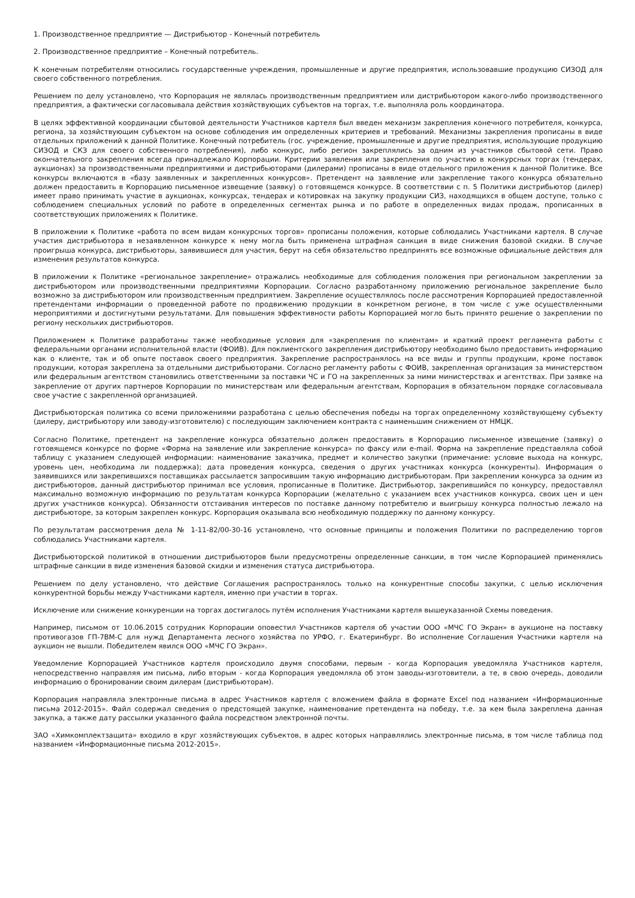1. Производственное предприятие — Дистрибьютор - Конечный потребитель
2. Производственное предприятие – Конечный потребитель.
К конечным потребителям относились государственные учреждения, промышленные и другие предприятия, использовавшие продукцию СИЗОД для своего собственного потребления.
Решением по делу установлено, что Корпорация не являлась производственным предприятием или дистрибьютором какого-либо производственного предприятия, а фактически согласовывала действия хозяйствующих субъектов на торгах, т.е. выполняла роль координатора.
В целях эффективной координации сбытовой деятельности Участников картеля был введен механизм закрепления конечного потребителя, конкурса, региона, за хозяйствующим субъектом на основе соблюдения им определенных критериев и требований. Механизмы закрепления прописаны в виде отдельных приложений к данной Политике. Конечный потребитель (гос. учреждение, промышленные и другие предприятия, использующие продукцию СИЗОД и СКЗ для своего собственного потребления), либо конкурс, либо регион закреплялись за одним из участников сбытовой сети. Право окончательного закрепления всегда принадлежало Корпорации. Критерии заявления или закрепления по участию в конкурсных торгах (тендерах, аукционах) за производственными предприятиями и дистрибьюторами (дилерами) прописаны в виде отдельного приложения к данной Политике. Все конкурсы включаются в «базу заявленных и закрепленных конкурсов». Претендент на заявление или закрепление такого конкурса обязательно должен предоставить в Корпорацию письменное извещение (заявку) о готовящемся конкурсе. В соответствии с п. 5 Политики дистрибьютор (дилер) имеет право принимать участие в аукционах, конкурсах, тендерах и котировках на закупку продукции СИЗ, находящихся в общем доступе, только с соблюдением специальных условий по работе в определенных сегментах рынка и по работе в определенных видах продаж, прописанных в соответствующих приложениях к Политике.
В приложении к Политике «работа по всем видам конкурсных торгов» прописаны положения, которые соблюдались Участниками картеля. В случае участия дистрибьютора в незаявленном конкурсе к нему могла быть применена штрафная санкция в виде снижения базовой скидки. В случае проигрыша конкурса, дистрибьюторы, заявившиеся для участия, берут на себя обязательство предпринять все возможные официальные действия для изменения результатов конкурса.
В приложении к Политике «региональное закрепление» отражались необходимые для соблюдения положения при региональном закреплении за дистрибьютором или производственными предприятиями Корпорации. Согласно разработанному приложению региональное закрепление было возможно за дистрибьютором или производственным предприятием. Закрепление осуществлялось после рассмотрения Корпорацией предоставленной претендентами информации о проведенной работе по продвижению продукции в конкретном регионе, в том числе с уже осуществленными мероприятиями и достигнутыми результатами. Для повышения эффективности работы Корпорацией могло быть принято решение о закреплении по региону нескольких дистрибьюторов.
Приложением к Политике разработаны также необходимые условия для «закрепления по клиентам» и краткий проект регламента работы с федеральными органами исполнительной власти (ФОИВ). Для поклиентского закрепления дистрибьютору необходимо было предоставить информацию как о клиенте, так и об опыте поставок своего предприятия. Закрепление распространялось на все виды и группы продукции, кроме поставок продукции, которая закреплена за отдельными дистрибьюторами. Согласно регламенту работы с ФОИВ, закрепленная организация за министерством или федеральным агентством становились ответственными за поставки ЧС и ГО на закрепленных за ними министерствах и агентствах. При заявке на закрепление от других партнеров Корпорации по министерствам или федеральным агентствам, Корпорация в обязательном порядке согласовывала свое участие с закрепленной организацией.
Дистрибьюторская политика со всеми приложениями разработана с целью обеспечения победы на торгах определенному хозяйствующему субъекту (дилеру, дистрибьютору или заводу-изготовителю) с последующим заключением контракта с наименьшим снижением от НМЦК.
Согласно Политике, претендент на закрепление конкурса обязательно должен предоставить в Корпорацию письменное извещение (заявку) о готовящемся конкурсе по форме «Форма на заявление или закрепление конкурса» по факсу или e-mail. Форма на закрепление представляла собой таблицу с указанием следующей информации: наименование заказчика, предмет и количество закупки (примечание: условие выхода на конкурс, уровень цен, необходима ли поддержка); дата проведения конкурса, сведения о других участниках конкурса (конкуренты). Информация о заявившихся или закрепившихся поставщиках рассылается запросившим такую информацию дистрибьюторам. При закреплении конкурса за одним из дистрибьюторов, данный дистрибьютор принимал все условия, прописанные в Политике. Дистрибьютор, закрепившийся по конкурсу, предоставлял максимально возможную информацию по результатам конкурса Корпорации (желательно с указанием всех участников конкурса, своих цен и цен других участников конкурса). Обязанности отстаивания интересов по поставке данному потребителю и выигрышу конкурса полностью лежало на дистрибьюторе, за которым закреплен конкурс. Корпорация оказывала всю необходимую поддержку по данному конкурсу.
По результатам рассмотрения дела № 1-11-82/00-30-16 установлено, что основные принципы и положения Политики по распределению торгов соблюдались Участниками картеля.
Дистрибьюторской политикой в отношении дистрибьюторов были предусмотрены определенные санкции, в том числе Корпорацией применялись штрафные санкции в виде изменения базовой скидки и изменения статуса дистрибьютора.
Решением по делу установлено, что действие Соглашения распространялось только на конкурентные способы закупки, с целью исключения конкурентной борьбы между Участниками картеля, именно при участии в торгах.
Исключение или снижение конкуренции на торгах достигалось путём исполнения Участниками картеля вышеуказанной Схемы поведения.
Например, письмом от 10.06.2015 сотрудник Корпорации оповестил Участников картеля об участии ООО «МЧС ГО Экран» в аукционе на поставку противогазов ГП-7ВМ-С для нужд Департамента лесного хозяйства по УРФО, г. Екатеринбург. Во исполнение Соглашения Участники картеля на аукцион не вышли. Победителем явился ООО «МЧС ГО Экран».
Уведомление Корпорацией Участников картеля происходило двумя способами, первым - когда Корпорация уведомляла Участников картеля, непосредственно направляя им письма, либо вторым - когда Корпорация уведомляла об этом заводы-изготовители, а те, в свою очередь, доводили информацию о бронировании своим дилерам (дистрибьюторам).
Корпорация направляла электронные письма в адрес Участников картеля с вложением файла в формате Excel под названием «Информационные письма 2012-2015». Файл содержал сведения о предстоящей закупке, наименование претендента на победу, т.е. за кем была закреплена данная закупка, а также дату рассылки указанного файла посредством электронной почты.
ЗАО «Химкомплектзащита» входило в круг хозяйствующих субъектов, в адрес которых направлялись электронные письма, в том числе таблица под названием «Информационные письма 2012-2015».